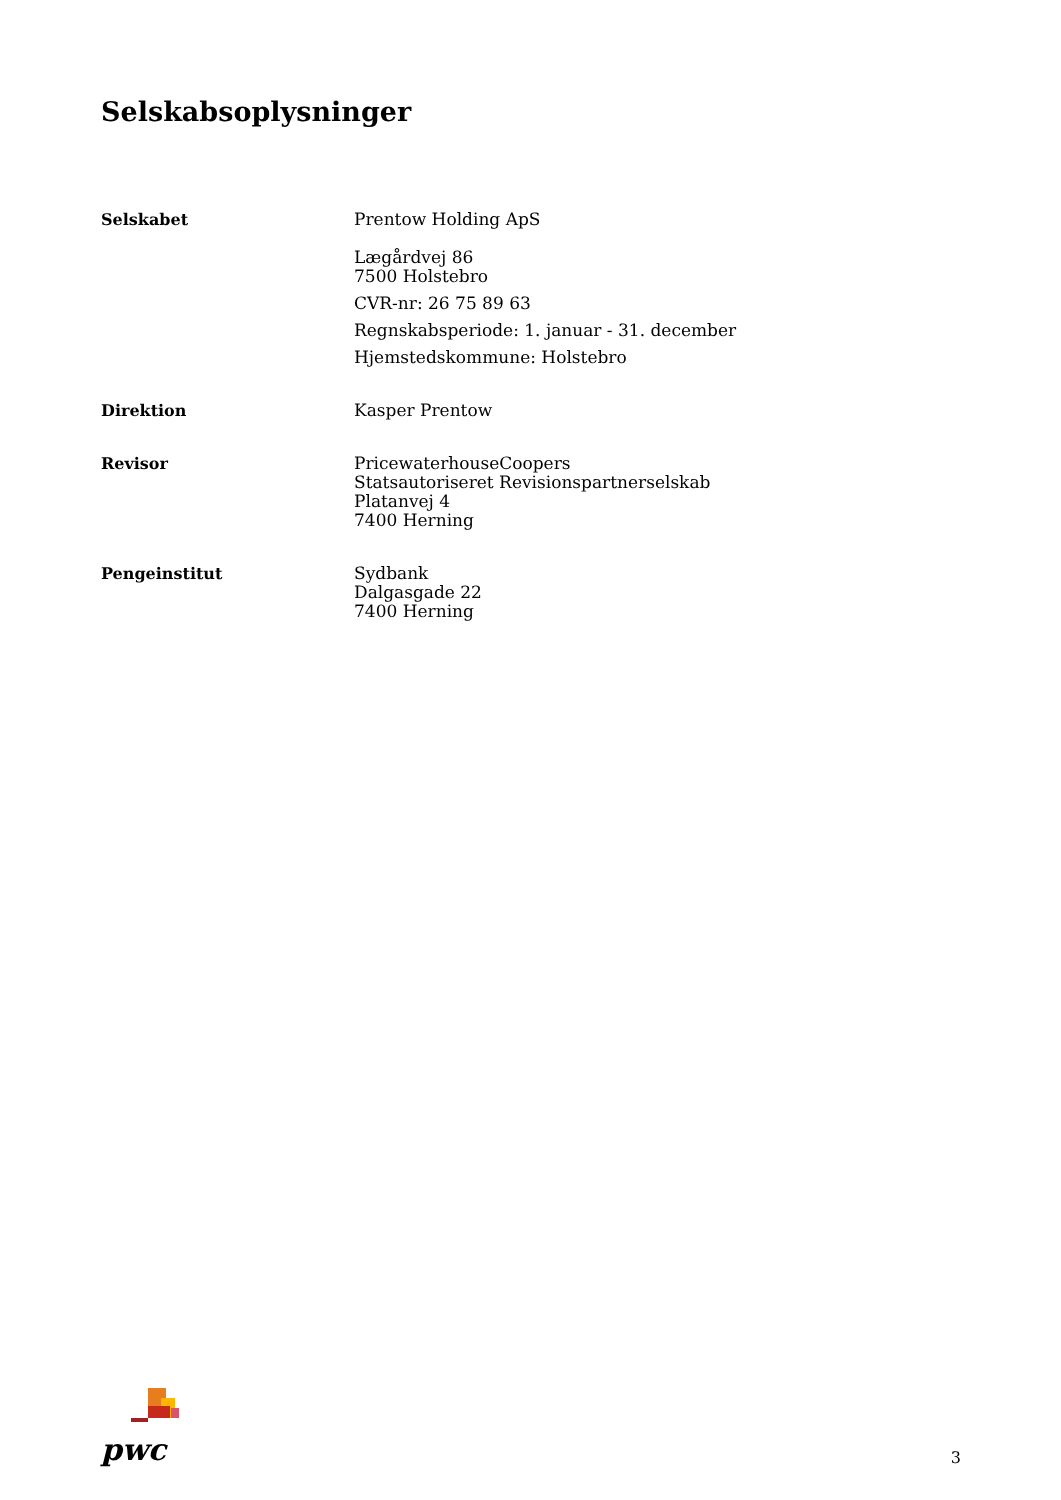Selskabsoplysninger
Selskabet
Prentow Holding ApS
Lægårdvej 86
7500 Holstebro
CVR-nr: 26 75 89 63
Regnskabsperiode: 1. januar - 31. december
Hjemstedskommune: Holstebro
Direktion
Kasper Prentow
Revisor
PricewaterhouseCoopers
Statsautoriseret Revisionspartnerselskab
Platanvej 4
7400 Herning
Pengeinstitut
Sydbank
Dalgasgade 22
7400 Herning
pwc
3